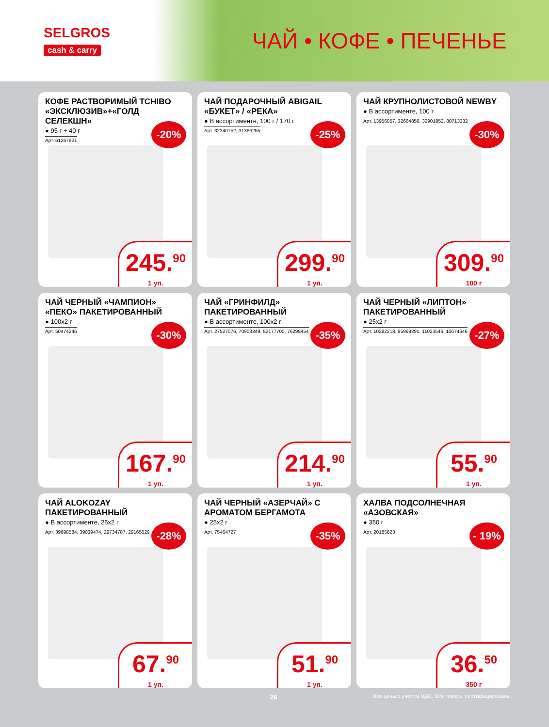SELGROS
cash & carry
ЧАЙ • КОФЕ • ПЕЧЕНЬЕ
КОФЕ РАСТВОРИМЫЙ TCHIBO «ЭКСКЛЮЗИВ»+«ГОЛД СЕЛЕКШН»
● 95 г + 40 г
Арт. 61267621
-20%
245.<sup>90</sup>
1 уп.
ЧАЙ ПОДАРОЧНЫЙ ABIGAIL «БУКЕТ» / «РЕКА»
● В ассортименте, 100 г / 170 г
Арт. 32240152, 31366255
-25%
299.<sup>90</sup>
1 уп.
ЧАЙ КРУПНОЛИСТОВОЙ NEWBY
● В ассортименте, 100 г
Арт. 13956057, 32664856, 32901852, 80713332
-30%
309.<sup>90</sup>
100 г
ЧАЙ ЧЕРНЫЙ «ЧАМПИОН» «ПЕКО» ПАКЕТИРОВАННЫЙ
● 100х2 г
Арт. 50474246
-30%
167.<sup>90</sup>
1 уп.
ЧАЙ «ГРИНФИЛД» ПАКЕТИРОВАННЫЙ
● В ассортименте, 100х2 г
Арт. 27527076, 70903349, 82177700, 76298454
-35%
214.<sup>90</sup>
1 уп.
ЧАЙ ЧЕРНЫЙ «ЛИПТОН» ПАКЕТИРОВАННЫЙ
● 25х2 г
Арт. 10282218, 95969291, 11023546, 10674646
-27%
55.<sup>90</sup>
1 уп.
ЧАЙ ALOKOZAY ПАКЕТИРОВАННЫЙ
● В ассортименте, 25х2 г
Арт. 39698584, 39039474, 29734787, 29165529
-28%
67.<sup>90</sup>
1 уп.
ЧАЙ ЧЕРНЫЙ «АЗЕРЧАЙ» С АРОМАТОМ БЕРГАМОТА
● 25х2 г
Арт. 75464727
-35%
51.<sup>90</sup>
1 уп.
ХАЛВА ПОДСОЛНЕЧНАЯ «АЗОВСКАЯ»
● 350 г
Арт. 20185823
- 19%
36.<sup>50</sup>
350 г
26 Все цены с учетом НДС. Все товары сертифицированы